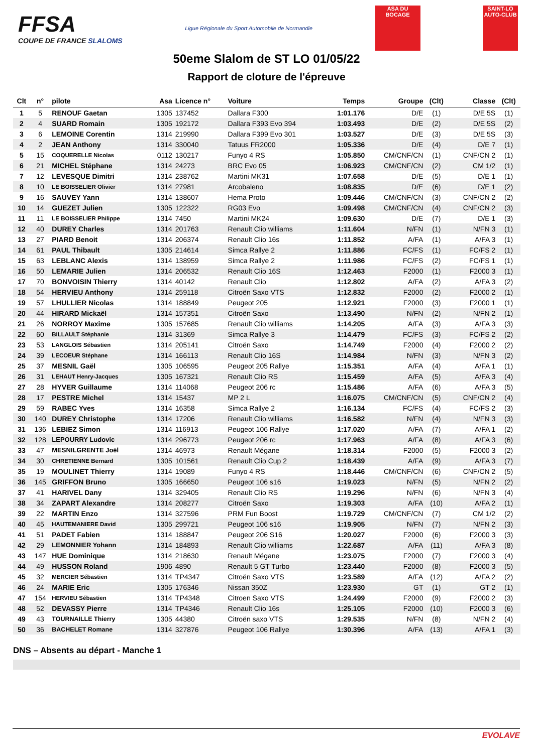FFSA
COUPE DE FRANCE SLALOMS
Ligue Régionale du Sport Automobile de Normandie
ASA DU BOCAGE
SAINT-LO AUTO-CLUB
50eme Slalom de ST LO 01/05/22
Rapport de cloture de l'épreuve
| Clt | n° | pilote | Asa | Licence n° | Voiture | Temps | Groupe | (Clt) | Classe | (Clt) |
| --- | --- | --- | --- | --- | --- | --- | --- | --- | --- | --- |
| 1 | 5 | RENOUF Gaetan | 1305 | 137452 | Dallara F300 | 1:01.176 | D/E | (1) | D/E 5S | (1) |
| 2 | 4 | SUARD Romain | 1305 | 192172 | Dallara F393 Evo 394 | 1:03.493 | D/E | (2) | D/E 5S | (2) |
| 3 | 6 | LEMOINE Corentin | 1314 | 219990 | Dallara F399 Evo 301 | 1:03.527 | D/E | (3) | D/E 5S | (3) |
| 4 | 2 | JEAN Anthony | 1314 | 330040 | Tatuus FR2000 | 1:05.336 | D/E | (4) | D/E 7 | (1) |
| 5 | 15 | COQUERELLE Nicolas | 0112 | 130217 | Funyo 4 RS | 1:05.850 | CM/CNF/CN | (1) | CNF/CN 2 | (1) |
| 6 | 21 | MICHEL Stéphane | 1314 | 24273 | BRC Evo 05 | 1:06.923 | CM/CNF/CN | (2) | CM 1/2 | (1) |
| 7 | 12 | LEVESQUE Dimitri | 1314 | 238762 | Martini MK31 | 1:07.658 | D/E | (5) | D/E 1 | (1) |
| 8 | 10 | LE BOISSELIER Olivier | 1314 | 27981 | Arcobaleno | 1:08.835 | D/E | (6) | D/E 1 | (2) |
| 9 | 16 | SAUVEY Yann | 1314 | 138607 | Hema Proto | 1:09.446 | CM/CNF/CN | (3) | CNF/CN 2 | (2) |
| 10 | 14 | GUEZET Julien | 1305 | 122322 | RG03 Evo | 1:09.498 | CM/CNF/CN | (4) | CNF/CN 2 | (3) |
| 11 | 11 | LE BOISSELIER Philippe | 1314 | 7450 | Martini MK24 | 1:09.630 | D/E | (7) | D/E 1 | (3) |
| 12 | 40 | DUREY Charles | 1314 | 201763 | Renault Clio williams | 1:11.604 | N/FN | (1) | N/FN 3 | (1) |
| 13 | 27 | PIARD Benoit | 1314 | 206374 | Renault Clio 16s | 1:11.852 | A/FA | (1) | A/FA 3 | (1) |
| 14 | 61 | PAUL Thibault | 1305 | 214614 | Simca Rallye 2 | 1:11.886 | FC/FS | (1) | FC/FS 2 | (1) |
| 15 | 63 | LEBLANC Alexis | 1314 | 138959 | Simca Rallye 2 | 1:11.986 | FC/FS | (2) | FC/FS 1 | (1) |
| 16 | 50 | LEMARIE Julien | 1314 | 206532 | Renault Clio 16S | 1:12.463 | F2000 | (1) | F2000 3 | (1) |
| 17 | 70 | BONVOISIN Thierry | 1314 | 40142 | Renault Clio | 1:12.802 | A/FA | (2) | A/FA 3 | (2) |
| 18 | 54 | HERVIEU Anthony | 1314 | 259118 | Citroën Saxo VTS | 1:12.832 | F2000 | (2) | F2000 2 | (1) |
| 19 | 57 | LHULLIER Nicolas | 1314 | 188849 | Peugeot 205 | 1:12.921 | F2000 | (3) | F2000 1 | (1) |
| 20 | 44 | HIRARD Mickaël | 1314 | 157351 | Citroën Saxo | 1:13.490 | N/FN | (2) | N/FN 2 | (1) |
| 21 | 26 | NORROY Maxime | 1305 | 157685 | Renault Clio williams | 1:14.205 | A/FA | (3) | A/FA 3 | (3) |
| 22 | 60 | BILLAULT Stéphanie | 1314 | 31369 | Simca Rallye 3 | 1:14.479 | FC/FS | (3) | FC/FS 2 | (2) |
| 23 | 53 | LANGLOIS Sébastien | 1314 | 205141 | Citroën Saxo | 1:14.749 | F2000 | (4) | F2000 2 | (2) |
| 24 | 39 | LECOEUR Stéphane | 1314 | 166113 | Renault Clio 16S | 1:14.984 | N/FN | (3) | N/FN 3 | (2) |
| 25 | 37 | MESNIL Gaël | 1305 | 106595 | Peugeot 205 Rallye | 1:15.351 | A/FA | (4) | A/FA 1 | (1) |
| 26 | 31 | LEHAUT Henry-Jacques | 1305 | 167321 | Renault Clio RS | 1:15.459 | A/FA | (5) | A/FA 3 | (4) |
| 27 | 28 | HYVER Guillaume | 1314 | 114068 | Peugeot 206 rc | 1:15.486 | A/FA | (6) | A/FA 3 | (5) |
| 28 | 17 | PESTRE Michel | 1314 | 15437 | MP 2 L | 1:16.075 | CM/CNF/CN | (5) | CNF/CN 2 | (4) |
| 29 | 59 | RABEC Yves | 1314 | 16358 | Simca Rallye 2 | 1:16.134 | FC/FS | (4) | FC/FS 2 | (3) |
| 30 | 140 | DUREY Christophe | 1314 | 17206 | Renault Clio williams | 1:16.582 | N/FN | (4) | N/FN 3 | (3) |
| 31 | 136 | LEBIEZ Simon | 1314 | 116913 | Peugeot 106 Rallye | 1:17.020 | A/FA | (7) | A/FA 1 | (2) |
| 32 | 128 | LEPOURRY Ludovic | 1314 | 296773 | Peugeot 206 rc | 1:17.963 | A/FA | (8) | A/FA 3 | (6) |
| 33 | 47 | MESNILGRENTE Joël | 1314 | 46973 | Renault Mégane | 1:18.314 | F2000 | (5) | F2000 3 | (2) |
| 34 | 30 | CHRETIENNE Bernard | 1305 | 101561 | Renault Clio Cup 2 | 1:18.439 | A/FA | (9) | A/FA 3 | (7) |
| 35 | 19 | MOULINET Thierry | 1314 | 19089 | Funyo 4 RS | 1:18.446 | CM/CNF/CN | (6) | CNF/CN 2 | (5) |
| 36 | 145 | GRIFFON Bruno | 1305 | 166650 | Peugeot 106 s16 | 1:19.023 | N/FN | (5) | N/FN 2 | (2) |
| 37 | 41 | HARIVEL Dany | 1314 | 329405 | Renault Clio RS | 1:19.296 | N/FN | (6) | N/FN 3 | (4) |
| 38 | 34 | ZAPART Alexandre | 1314 | 208277 | Citroën Saxo | 1:19.303 | A/FA | (10) | A/FA 2 | (1) |
| 39 | 22 | MARTIN Enzo | 1314 | 327596 | PRM Fun Boost | 1:19.729 | CM/CNF/CN | (7) | CM 1/2 | (2) |
| 40 | 45 | HAUTEMANIERE David | 1305 | 299721 | Peugeot 106 s16 | 1:19.905 | N/FN | (7) | N/FN 2 | (3) |
| 41 | 51 | PADET Fabien | 1314 | 188847 | Peugeot 206 S16 | 1:20.027 | F2000 | (6) | F2000 3 | (3) |
| 42 | 29 | LEMONNIER Yohann | 1314 | 184893 | Renault Clio williams | 1:22.687 | A/FA | (11) | A/FA 3 | (8) |
| 43 | 147 | HUE Dominique | 1314 | 218630 | Renault Mégane | 1:23.075 | F2000 | (7) | F2000 3 | (4) |
| 44 | 49 | HUSSON Roland | 1906 | 4890 | Renault 5 GT Turbo | 1:23.440 | F2000 | (8) | F2000 3 | (5) |
| 45 | 32 | MERCIER Sébastien | 1314 | TP4347 | Citroën Saxo VTS | 1:23.589 | A/FA | (12) | A/FA 2 | (2) |
| 46 | 24 | MARIE Eric | 1305 | 176346 | Nissan 350Z | 1:23.930 | GT | (1) | GT 2 | (1) |
| 47 | 154 | HERVIEU Sébastien | 1314 | TP4348 | Citroen Saxo VTS | 1:24.499 | F2000 | (9) | F2000 2 | (3) |
| 48 | 52 | DEVASSY Pierre | 1314 | TP4346 | Renault Clio 16s | 1:25.105 | F2000 | (10) | F2000 3 | (6) |
| 49 | 43 | TOURNAILLE Thierry | 1305 | 44380 | Citroën saxo VTS | 1:29.535 | N/FN | (8) | N/FN 2 | (4) |
| 50 | 36 | BACHELET Romane | 1314 | 327876 | Peugeot 106 Rallye | 1:30.396 | A/FA | (13) | A/FA 1 | (3) |
DNS – Absents au départ - Manche 1
EVOLAVE